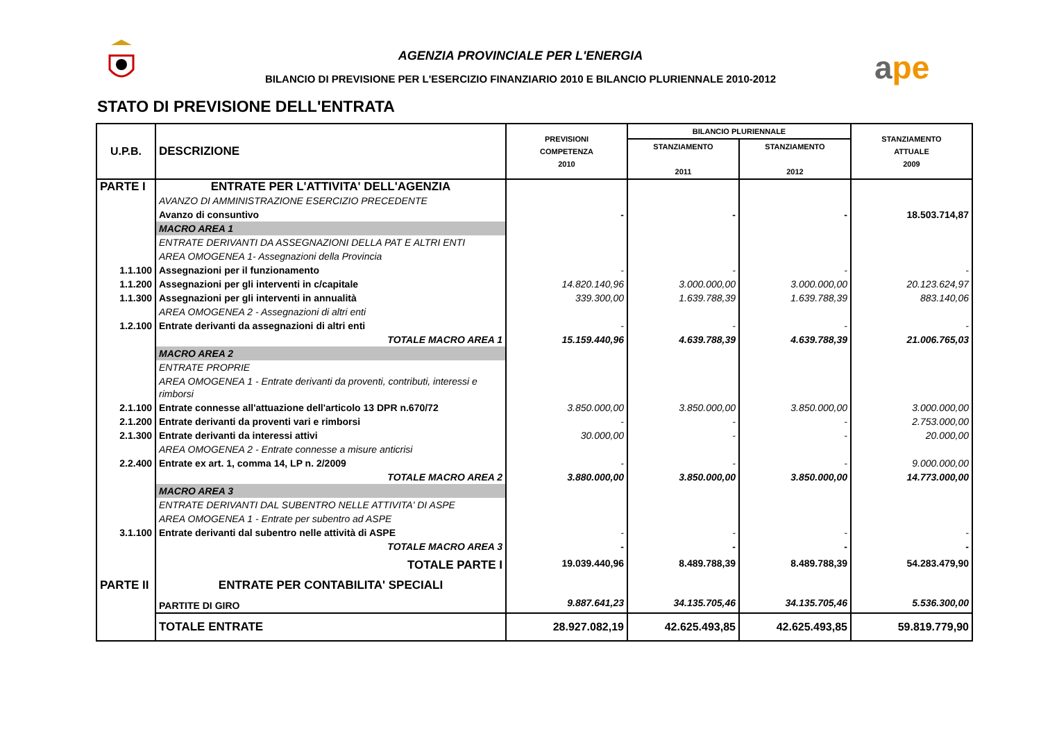AGENZIA PROVINCIALE PER L'ENERGIA
BILANCIO DI PREVISIONE PER L'ESERCIZIO FINANZIARIO 2010 E BILANCIO PLURIENNALE 2010-2012
ape
STATO DI PREVISIONE DELL'ENTRATA
| U.P.B. | DESCRIZIONE | PREVISIONI COMPETENZA 2010 | BILANCIO PLURIENNALE | | STANZIAMENTO ATTUALE 2009 |
| --- | --- | --- | --- | --- | --- |
| | | | STANZIAMENTO 2011 | STANZIAMENTO 2012 | |
| PARTE I | ENTRATE PER L'ATTIVITA' DELL'AGENZIA | | | | |
| | AVANZO DI AMMINISTRAZIONE ESERCIZIO PRECEDENTE | | | | |
| | Avanzo di consuntivo | - | - | - | 18.503.714,87 |
| | MACRO AREA 1 | | | | |
| | ENTRATE DERIVANTI DA ASSEGNAZIONI DELLA PAT E ALTRI ENTI | | | | |
| | AREA OMOGENEA 1- Assegnazioni della Provincia | | | | |
| 1.1.100 | Assegnazioni per il funzionamento | - | - | - | - |
| 1.1.200 | Assegnazioni per gli interventi in c/capitale | 14.820.140,96 | 3.000.000,00 | 3.000.000,00 | 20.123.624,97 |
| 1.1.300 | Assegnazioni per gli interventi in annualità | 339.300,00 | 1.639.788,39 | 1.639.788,39 | 883.140,06 |
| | AREA OMOGENEA 2 - Assegnazioni di altri enti | | | | |
| 1.2.100 | Entrate derivanti da assegnazioni di altri enti | - | - | - | - |
| | TOTALE MACRO AREA 1 | 15.159.440,96 | 4.639.788,39 | 4.639.788,39 | 21.006.765,03 |
| | MACRO AREA 2 | | | | |
| | ENTRATE PROPRIE | | | | |
| | AREA OMOGENEA 1 - Entrate derivanti da proventi, contributi, interessi e rimborsi | | | | |
| 2.1.100 | Entrate connesse all'attuazione dell'articolo 13 DPR n.670/72 | 3.850.000,00 | 3.850.000,00 | 3.850.000,00 | 3.000.000,00 |
| 2.1.200 | Entrate derivanti da proventi vari e rimborsi | - | - | - | 2.753.000,00 |
| 2.1.300 | Entrate derivanti da interessi attivi | 30.000,00 | - | - | 20.000,00 |
| | AREA OMOGENEA 2 - Entrate connesse a misure anticrisi | | | | |
| 2.2.400 | Entrate ex art. 1, comma 14, LP n. 2/2009 | - | - | - | 9.000.000,00 |
| | TOTALE MACRO AREA 2 | 3.880.000,00 | 3.850.000,00 | 3.850.000,00 | 14.773.000,00 |
| | MACRO AREA 3 | | | | |
| | ENTRATE DERIVANTI DAL SUBENTRO NELLE ATTIVITA' DI ASPE | | | | |
| | AREA OMOGENEA 1 - Entrate per subentro ad ASPE | | | | |
| 3.1.100 | Entrate derivanti dal subentro nelle attività di ASPE | - | - | - | - |
| | TOTALE MACRO AREA 3 | - | - | - | - |
| | TOTALE PARTE I | 19.039.440,96 | 8.489.788,39 | 8.489.788,39 | 54.283.479,90 |
| PARTE II | ENTRATE PER CONTABILITA' SPECIALI | | | | |
| | PARTITE DI GIRO | 9.887.641,23 | 34.135.705,46 | 34.135.705,46 | 5.536.300,00 |
| | TOTALE ENTRATE | 28.927.082,19 | 42.625.493,85 | 42.625.493,85 | 59.819.779,90 |